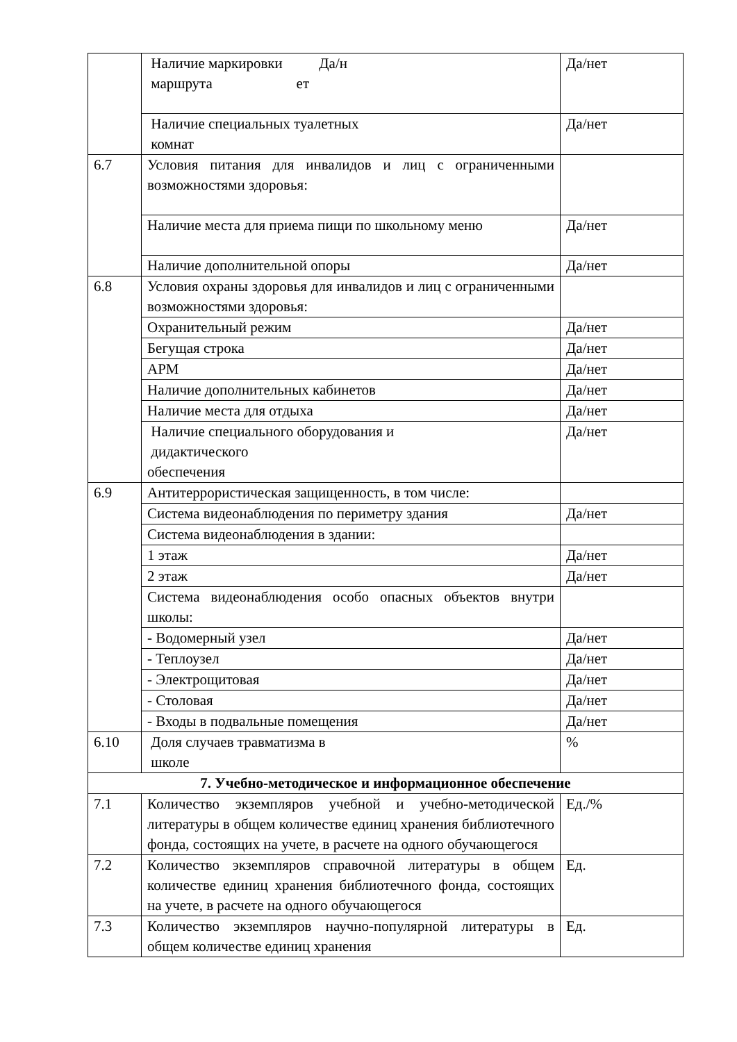| | Наличие маркировки Да/н маршрута ет | Да/нет |
| | Наличие специальных туалетных комнат | Да/нет |
| 6.7 | Условия питания для инвалидов и лиц с ограниченными возможностями здоровья: | |
| | Наличие места для приема пищи по школьному меню | Да/нет |
| | Наличие дополнительной опоры | Да/нет |
| 6.8 | Условия охраны здоровья для инвалидов и лиц с ограниченными возможностями здоровья: | |
| | Охранительный режим | Да/нет |
| | Бегущая строка | Да/нет |
| | АРМ | Да/нет |
| | Наличие дополнительных кабинетов | Да/нет |
| | Наличие места для отдыха | Да/нет |
| | Наличие специального оборудования и дидактического обеспечения | Да/нет |
| 6.9 | Антитеррористическая защищенность, в том числе: | |
| | Система видеонаблюдения по периметру здания | Да/нет |
| | Система видеонаблюдения в здании: | |
| | 1 этаж | Да/нет |
| | 2 этаж | Да/нет |
| | Система видеонаблюдения особо опасных объектов внутри школы: | |
| | - Водомерный узел | Да/нет |
| | - Теплоузел | Да/нет |
| | - Электрощитовая | Да/нет |
| | - Столовая | Да/нет |
| | - Входы в подвальные помещения | Да/нет |
| 6.10 | Доля случаев травматизма в школе | % |
| 7. Учебно-методическое и информационное обеспечение | | |
| 7.1 | Количество экземпляров учебной и учебно-методической литературы в общем количестве единиц хранения библиотечного фонда, состоящих на учете, в расчете на одного обучающегося | Ед./% |
| 7.2 | Количество экземпляров справочной литературы в общем количестве единиц хранения библиотечного фонда, состоящих на учете, в расчете на одного обучающегося | Ед. |
| 7.3 | Количество экземпляров научно-популярной литературы в общем количестве единиц хранения | Ед. |